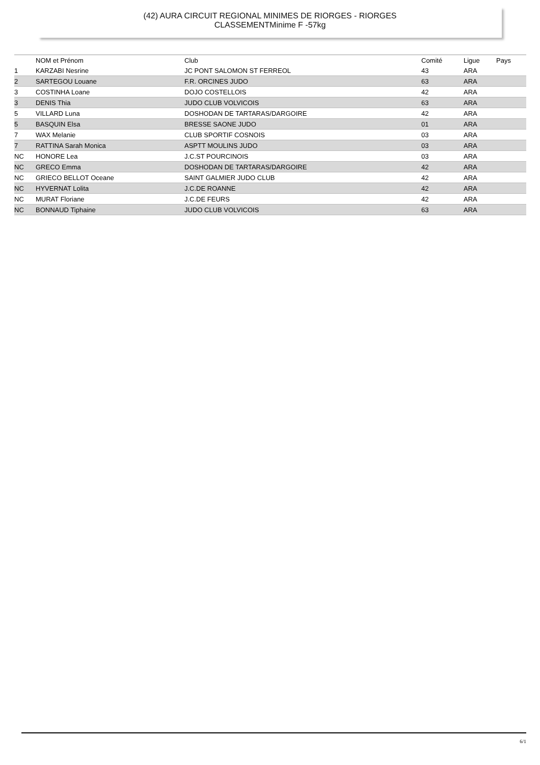(42) AURA CIRCUIT REGIONAL MINIMES DE RIORGES - RIORGES
CLASSEMENTMinime F -57kg
| | NOM et Prénom | Club | Comité | Ligue | Pays |
| --- | --- | --- | --- | --- | --- |
| 1 | KARZABI Nesrine | JC PONT SALOMON ST FERREOL | 43 | ARA | |
| 2 | SARTEGOU Louane | F.R. ORCINES JUDO | 63 | ARA | |
| 3 | COSTINHA Loane | DOJO COSTELLOIS | 42 | ARA | |
| 3 | DENIS Thia | JUDO CLUB VOLVICOIS | 63 | ARA | |
| 5 | VILLARD Luna | DOSHODAN DE TARTARAS/DARGOIRE | 42 | ARA | |
| 5 | BASQUIN Elsa | BRESSE SAONE JUDO | 01 | ARA | |
| 7 | WAX Melanie | CLUB SPORTIF COSNOIS | 03 | ARA | |
| 7 | RATTINA Sarah Monica | ASPTT MOULINS JUDO | 03 | ARA | |
| NC | HONORE Lea | J.C.ST POURCINOIS | 03 | ARA | |
| NC | GRECO Emma | DOSHODAN DE TARTARAS/DARGOIRE | 42 | ARA | |
| NC | GRIECO BELLOT Oceane | SAINT GALMIER JUDO CLUB | 42 | ARA | |
| NC | HYVERNAT Lolita | J.C.DE ROANNE | 42 | ARA | |
| NC | MURAT Floriane | J.C.DE FEURS | 42 | ARA | |
| NC | BONNAUD Tiphaine | JUDO CLUB VOLVICOIS | 63 | ARA | |
6/1